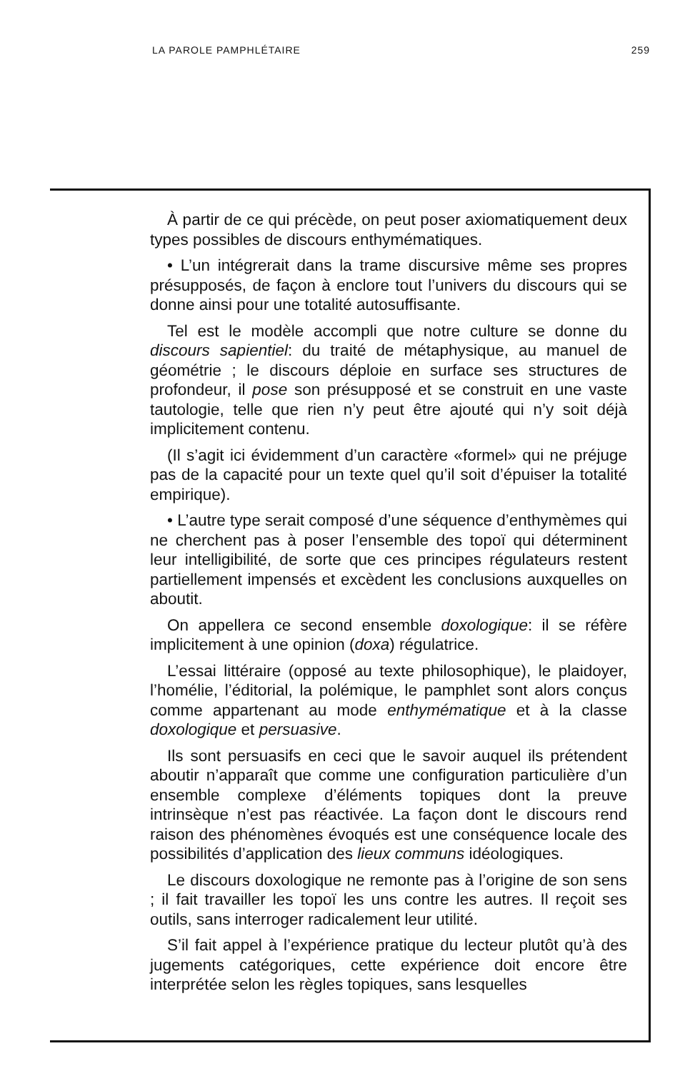LA PAROLE PAMPHLÉTAIRE 259
À partir de ce qui précède, on peut poser axiomatiquement deux types possibles de discours enthymématiques.
• L’un intégrerait dans la trame discursive même ses propres présupposés, de façon à enclore tout l’univers du discours qui se donne ainsi pour une totalité autosuffisante.
Tel est le modèle accompli que notre culture se donne du discours sapientiel: du traité de métaphysique, au manuel de géométrie ; le discours déploie en surface ses structures de profondeur, il pose son présupposé et se construit en une vaste tautologie, telle que rien n’y peut être ajouté qui n’y soit déjà implicitement contenu.
(Il s’agit ici évidemment d’un caractère «formel» qui ne préjuge pas de la capacité pour un texte quel qu’il soit d’épuiser la totalité empirique).
• L’autre type serait composé d’une séquence d’enthymèmes qui ne cherchent pas à poser l’ensemble des topoï qui déterminent leur intelligibilité, de sorte que ces principes régulateurs restent partiellement impensés et excèdent les conclusions auxquelles on aboutit.
On appellera ce second ensemble doxologique: il se réfère implicitement à une opinion (doxa) régulatrice.
L’essai littéraire (opposé au texte philosophique), le plaidoyer, l’homélie, l’éditorial, la polémique, le pamphlet sont alors conçus comme appartenant au mode enthymématique et à la classe doxologique et persuasive.
Ils sont persuasifs en ceci que le savoir auquel ils prétendent aboutir n’apparaît que comme une configuration particulière d’un ensemble complexe d’éléments topiques dont la preuve intrinsèque n’est pas réactivée. La façon dont le discours rend raison des phénomènes évoqués est une conséquence locale des possibilités d’application des lieux communs idéologiques.
Le discours doxologique ne remonte pas à l’origine de son sens ; il fait travailler les topoï les uns contre les autres. Il reçoit ses outils, sans interroger radicalement leur utilité.
S’il fait appel à l’expérience pratique du lecteur plutôt qu’à des jugements catégoriques, cette expérience doit encore être interprétée selon les règles topiques, sans lesquelles